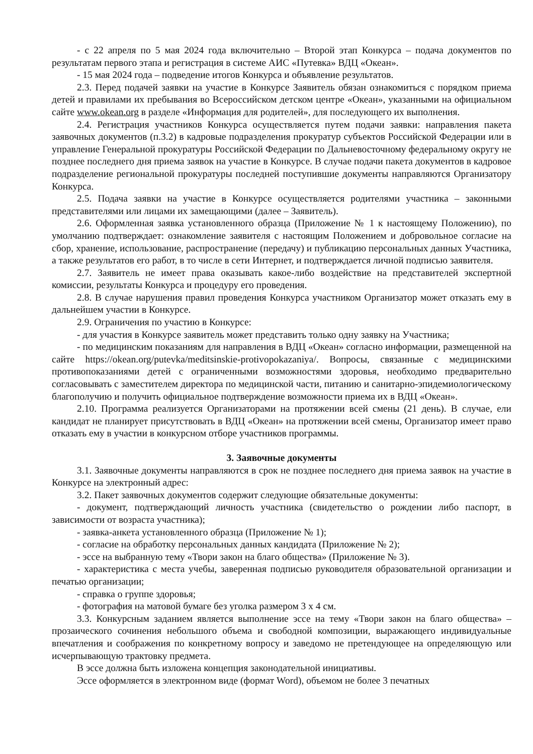- с 22 апреля по 5 мая 2024 года включительно – Второй этап Конкурса – подача документов по результатам первого этапа и регистрация в системе АИС «Путевка» ВДЦ «Океан».
- 15 мая 2024 года – подведение итогов Конкурса и объявление результатов.
2.3. Перед подачей заявки на участие в Конкурсе Заявитель обязан ознакомиться с порядком приема детей и правилами их пребывания во Всероссийском детском центре «Океан», указанными на официальном сайте www.okean.org в разделе «Информация для родителей», для последующего их выполнения.
2.4. Регистрация участников Конкурса осуществляется путем подачи заявки: направления пакета заявочных документов (п.3.2) в кадровые подразделения прокуратур субъектов Российской Федерации или в управление Генеральной прокуратуры Российской Федерации по Дальневосточному федеральному округу не позднее последнего дня приема заявок на участие в Конкурсе. В случае подачи пакета документов в кадровое подразделение региональной прокуратуры последней поступившие документы направляются Организатору Конкурса.
2.5. Подача заявки на участие в Конкурсе осуществляется родителями участника – законными представителями или лицами их замещающими (далее – Заявитель).
2.6. Оформленная заявка установленного образца (Приложение № 1 к настоящему Положению), по умолчанию подтверждает: ознакомление заявителя с настоящим Положением и добровольное согласие на сбор, хранение, использование, распространение (передачу) и публикацию персональных данных Участника, а также результатов его работ, в то числе в сети Интернет, и подтверждается личной подписью заявителя.
2.7. Заявитель не имеет права оказывать какое-либо воздействие на представителей экспертной комиссии, результаты Конкурса и процедуру его проведения.
2.8. В случае нарушения правил проведения Конкурса участником Организатор может отказать ему в дальнейшем участии в Конкурсе.
2.9. Ограничения по участию в Конкурсе:
- для участия в Конкурсе заявитель может представить только одну заявку на Участника;
- по медицинским показаниям для направления в ВДЦ «Океан» согласно информации, размещенной на сайте https://okean.org/putevka/meditsinskie-protivopokazaniya/. Вопросы, связанные с медицинскими противопоказаниями детей с ограниченными возможностями здоровья, необходимо предварительно согласовывать с заместителем директора по медицинской части, питанию и санитарно-эпидемиологическому благополучию и получить официальное подтверждение возможности приема их в ВДЦ «Океан».
2.10. Программа реализуется Организаторами на протяжении всей смены (21 день). В случае, ели кандидат не планирует присутствовать в ВДЦ «Океан» на протяжении всей смены, Организатор имеет право отказать ему в участии в конкурсном отборе участников программы.
3. Заявочные документы
3.1. Заявочные документы направляются в срок не позднее последнего дня приема заявок на участие в Конкурсе на электронный адрес:
3.2. Пакет заявочных документов содержит следующие обязательные документы:
- документ, подтверждающий личность участника (свидетельство о рождении либо паспорт, в зависимости от возраста участника);
- заявка-анкета установленного образца (Приложение № 1);
- согласие на обработку персональных данных кандидата (Приложение № 2);
- эссе на выбранную тему «Твори закон на благо общества» (Приложение № 3).
- характеристика с места учебы, заверенная подписью руководителя образовательной организации и печатью организации;
- справка о группе здоровья;
- фотография на матовой бумаге без уголка размером 3 х 4 см.
3.3. Конкурсным заданием является выполнение эссе на тему «Твори закон на благо общества» – прозаического сочинения небольшого объема и свободной композиции, выражающего индивидуальные впечатления и соображения по конкретному вопросу и заведомо не претендующее на определяющую или исчерпывающую трактовку предмета.
В эссе должна быть изложена концепция законодательной инициативы.
Эссе оформляется в электронном виде (формат Word), объемом не более 3 печатных